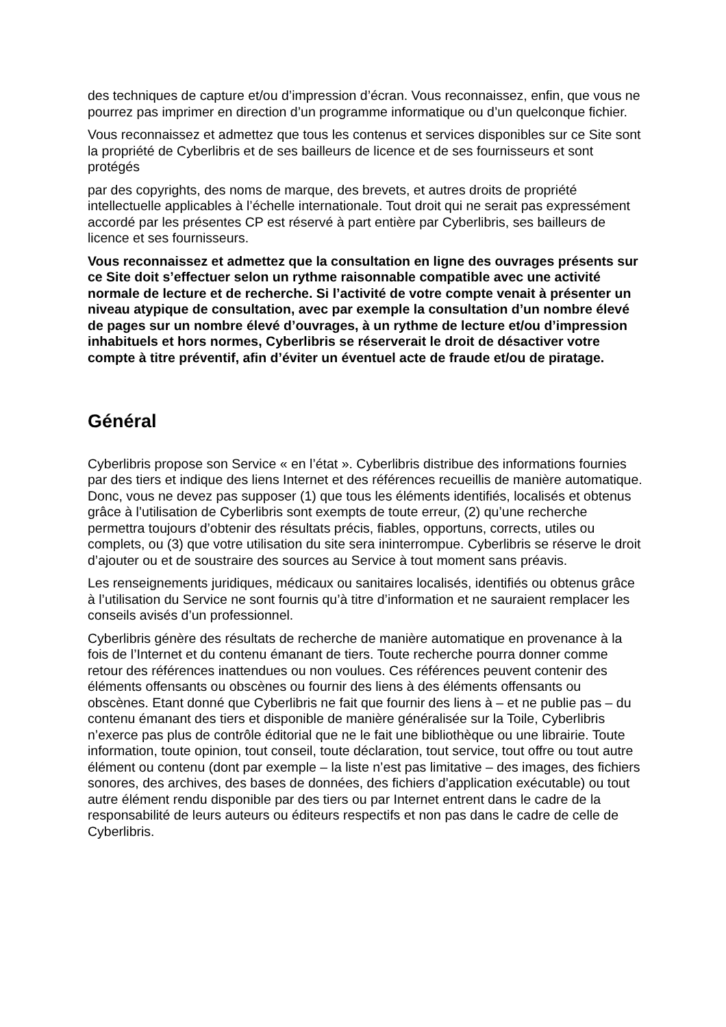des techniques de capture et/ou d’impression d’écran. Vous reconnaissez, enfin, que vous ne pourrez pas imprimer en direction d’un programme informatique ou d’un quelconque fichier.
Vous reconnaissez et admettez que tous les contenus et services disponibles sur ce Site sont la propriété de Cyberlibris et de ses bailleurs de licence et de ses fournisseurs et sont protégés
par des copyrights, des noms de marque, des brevets, et autres droits de propriété intellectuelle applicables à l’échelle internationale. Tout droit qui ne serait pas expressément accordé par les présentes CP est réservé à part entière par Cyberlibris, ses bailleurs de licence et ses fournisseurs.
Vous reconnaissez et admettez que la consultation en ligne des ouvrages présents sur ce Site doit s’effectuer selon un rythme raisonnable compatible avec une activité normale de lecture et de recherche. Si l’activité de votre compte venait à présenter un niveau atypique de consultation, avec par exemple la consultation d’un nombre élevé de pages sur un nombre élevé d’ouvrages, à un rythme de lecture et/ou d’impression inhabituels et hors normes, Cyberlibris se réserverait le droit de désactiver votre compte à titre préventif, afin d’éviter un éventuel acte de fraude et/ou de piratage.
Général
Cyberlibris propose son Service « en l’état ». Cyberlibris distribue des informations fournies par des tiers et indique des liens Internet et des références recueillis de manière automatique. Donc, vous ne devez pas supposer (1) que tous les éléments identifiés, localisés et obtenus grâce à l’utilisation de Cyberlibris sont exempts de toute erreur, (2) qu’une recherche permettra toujours d’obtenir des résultats précis, fiables, opportuns, corrects, utiles ou complets, ou (3) que votre utilisation du site sera ininterrompue. Cyberlibris se réserve le droit d’ajouter ou et de soustraire des sources au Service à tout moment sans préavis.
Les renseignements juridiques, médicaux ou sanitaires localisés, identifiés ou obtenus grâce à l’utilisation du Service ne sont fournis qu’à titre d’information et ne sauraient remplacer les conseils avisés d’un professionnel.
Cyberlibris génère des résultats de recherche de manière automatique en provenance à la fois de l’Internet et du contenu émanant de tiers. Toute recherche pourra donner comme retour des références inattendues ou non voulues. Ces références peuvent contenir des éléments offensants ou obscènes ou fournir des liens à des éléments offensants ou obscènes. Etant donné que Cyberlibris ne fait que fournir des liens à – et ne publie pas – du contenu émanant des tiers et disponible de manière généralisée sur la Toile, Cyberlibris n’exerce pas plus de contrôle éditorial que ne le fait une bibliothèque ou une librairie. Toute information, toute opinion, tout conseil, toute déclaration, tout service, tout offre ou tout autre élément ou contenu (dont par exemple – la liste n’est pas limitative – des images, des fichiers sonores, des archives, des bases de données, des fichiers d’application exécutable) ou tout autre élément rendu disponible par des tiers ou par Internet entrent dans le cadre de la responsabilité de leurs auteurs ou éditeurs respectifs et non pas dans le cadre de celle de Cyberlibris.